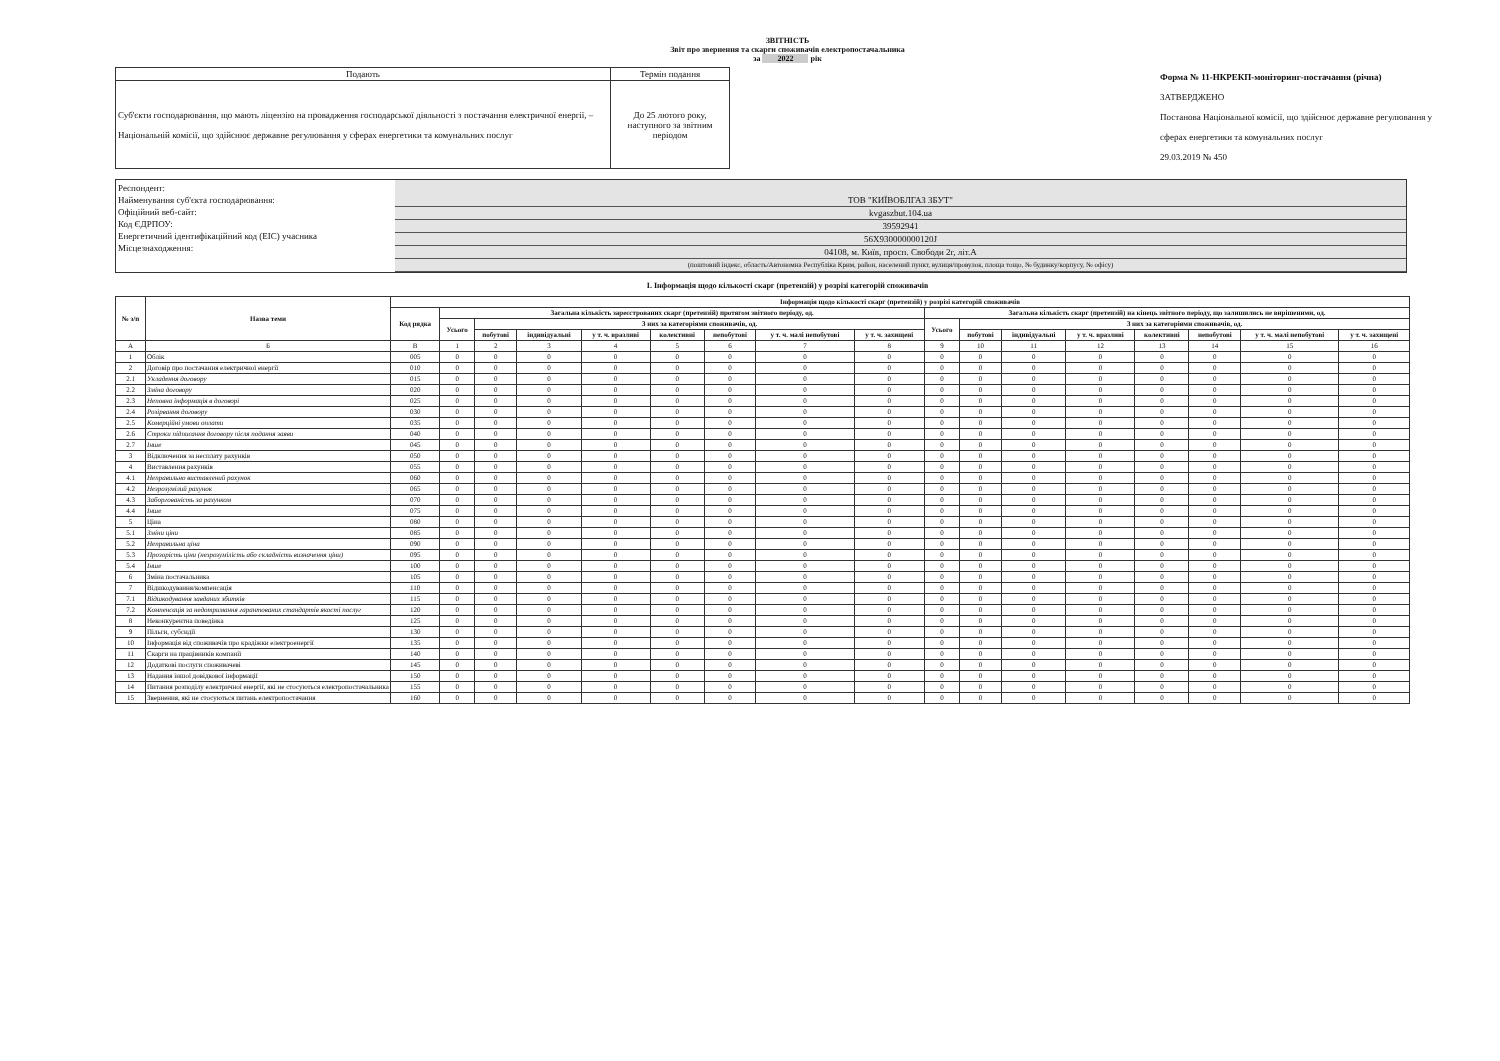ЗВІТНІСТЬ
Звіт про звернення та скарги споживачів електропостачальника
за 2022 рік
| Подають | Термін подання |
| Суб'єкти господарювання, що мають ліцензію на провадження господарської діяльності з постачання електричної енергії, – Національній комісії, що здійснює державне регулювання у сферах енергетики та комунальних послуг | До 25 лютого року, наступного за звітним періодом |
Форма № 11-НКРЕКП-моніторинг-постачання (річна)
ЗАТВЕРДЖЕНО
Постанова Національної комісії, що здійснює державне регулювання у сферах енергетики та комунальних послуг
29.03.2019 № 450
Респондент:
Найменування суб'єкта господарювання:
Офіційний веб-сайт:
Код ЄДРПОУ:
Енергетичний ідентифікаційний код (ЕІС) учасника
Місцезнаходження:
ТОВ "КИЇВОБЛГАЗ ЗБУТ"
kvgaszbut.104.ua
39592941
56X930000000120J
04108, м. Київ, просп. Свободи 2г, літ.А
(поштовий індекс, область/Автономна Республіка Крим, район, населений пункт, вулиця/провулок, площа тощо, № будинку/корпусу, № офісу)
І. Інформація щодо кількості скарг (претензій) у розрізі категорій споживачів
| № з/п | Назва теми | Інформація щодо кількості скарг (претензій) у розрізі категорій споживачів | | | | | | | | | | | | | | | | |
| --- | --- | --- | --- | --- | --- | --- | --- | --- | --- | --- | --- | --- | --- | --- | --- | --- | --- | --- |
| | | Код рядка | Загальна кількість зареєстрованих скарг (претензій) протягом звітного періоду, од. | | | | | | | | Загальна кількість скарг (претензій) на кінець звітного періоду, що залишились не вирішеними, од. | | | | | | | |
| | | | Усього | З них за категоріями споживачів, од. | | | | | | | Усього | З них за категоріями споживачів, од. | | | | | | |
| | | | | побутові | індивідуальні | у т. ч. вразливі | колективні | непобутові | у т. ч. малі непобутові | у т. ч. захищені | | побутові | індивідуальні | у т. ч. вразливі | колективні | непобутові | у т. ч. малі непобутові | у т. ч. захищені |
| А | Б | В | 1 | 2 | 3 | 4 | 5 | 6 | 7 | 8 | 9 | 10 | 11 | 12 | 13 | 14 | 15 | 16 |
| 1 | Облік | 005 | 0 | 0 | 0 | 0 | 0 | 0 | 0 | 0 | 0 | 0 | 0 | 0 | 0 | 0 | 0 | 0 |
| 2 | Договір про постачання електричної енергії | 010 | 0 | 0 | 0 | 0 | 0 | 0 | 0 | 0 | 0 | 0 | 0 | 0 | 0 | 0 | 0 | 0 |
| 2.1 | Укладення договору | 015 | 0 | 0 | 0 | 0 | 0 | 0 | 0 | 0 | 0 | 0 | 0 | 0 | 0 | 0 | 0 | 0 |
| 2.2 | Зміна договору | 020 | 0 | 0 | 0 | 0 | 0 | 0 | 0 | 0 | 0 | 0 | 0 | 0 | 0 | 0 | 0 | 0 |
| 2.3 | Неповна інформація в договорі | 025 | 0 | 0 | 0 | 0 | 0 | 0 | 0 | 0 | 0 | 0 | 0 | 0 | 0 | 0 | 0 | 0 |
| 2.4 | Розірвання договору | 030 | 0 | 0 | 0 | 0 | 0 | 0 | 0 | 0 | 0 | 0 | 0 | 0 | 0 | 0 | 0 | 0 |
| 2.5 | Комерційні умови оплати | 035 | 0 | 0 | 0 | 0 | 0 | 0 | 0 | 0 | 0 | 0 | 0 | 0 | 0 | 0 | 0 | 0 |
| 2.6 | Строки підписання договору після подання заяви | 040 | 0 | 0 | 0 | 0 | 0 | 0 | 0 | 0 | 0 | 0 | 0 | 0 | 0 | 0 | 0 | 0 |
| 2.7 | Інше | 045 | 0 | 0 | 0 | 0 | 0 | 0 | 0 | 0 | 0 | 0 | 0 | 0 | 0 | 0 | 0 | 0 |
| 3 | Відключення за несплату рахунків | 050 | 0 | 0 | 0 | 0 | 0 | 0 | 0 | 0 | 0 | 0 | 0 | 0 | 0 | 0 | 0 | 0 |
| 4 | Виставлення рахунків | 055 | 0 | 0 | 0 | 0 | 0 | 0 | 0 | 0 | 0 | 0 | 0 | 0 | 0 | 0 | 0 | 0 |
| 4.1 | Неправильно виставлений рахунок | 060 | 0 | 0 | 0 | 0 | 0 | 0 | 0 | 0 | 0 | 0 | 0 | 0 | 0 | 0 | 0 | 0 |
| 4.2 | Незрозумілий рахунок | 065 | 0 | 0 | 0 | 0 | 0 | 0 | 0 | 0 | 0 | 0 | 0 | 0 | 0 | 0 | 0 | 0 |
| 4.3 | Заборгованість за рахунком | 070 | 0 | 0 | 0 | 0 | 0 | 0 | 0 | 0 | 0 | 0 | 0 | 0 | 0 | 0 | 0 | 0 |
| 4.4 | Інше | 075 | 0 | 0 | 0 | 0 | 0 | 0 | 0 | 0 | 0 | 0 | 0 | 0 | 0 | 0 | 0 | 0 |
| 5 | Ціна | 080 | 0 | 0 | 0 | 0 | 0 | 0 | 0 | 0 | 0 | 0 | 0 | 0 | 0 | 0 | 0 | 0 |
| 5.1 | Зміни ціни | 085 | 0 | 0 | 0 | 0 | 0 | 0 | 0 | 0 | 0 | 0 | 0 | 0 | 0 | 0 | 0 | 0 |
| 5.2 | Неправильна ціна | 090 | 0 | 0 | 0 | 0 | 0 | 0 | 0 | 0 | 0 | 0 | 0 | 0 | 0 | 0 | 0 | 0 |
| 5.3 | Прозорість ціни (незрозумілість або складність визначення ціни) | 095 | 0 | 0 | 0 | 0 | 0 | 0 | 0 | 0 | 0 | 0 | 0 | 0 | 0 | 0 | 0 | 0 |
| 5.4 | Інше | 100 | 0 | 0 | 0 | 0 | 0 | 0 | 0 | 0 | 0 | 0 | 0 | 0 | 0 | 0 | 0 | 0 |
| 6 | Зміна постачальника | 105 | 0 | 0 | 0 | 0 | 0 | 0 | 0 | 0 | 0 | 0 | 0 | 0 | 0 | 0 | 0 | 0 |
| 7 | Відшкодування/компенсація | 110 | 0 | 0 | 0 | 0 | 0 | 0 | 0 | 0 | 0 | 0 | 0 | 0 | 0 | 0 | 0 | 0 |
| 7.1 | Відшкодування завданих збитків | 115 | 0 | 0 | 0 | 0 | 0 | 0 | 0 | 0 | 0 | 0 | 0 | 0 | 0 | 0 | 0 | 0 |
| 7.2 | Компенсація за недотримання гарантованих стандартів якості послуг | 120 | 0 | 0 | 0 | 0 | 0 | 0 | 0 | 0 | 0 | 0 | 0 | 0 | 0 | 0 | 0 | 0 |
| 8 | Неконкурентна поведінка | 125 | 0 | 0 | 0 | 0 | 0 | 0 | 0 | 0 | 0 | 0 | 0 | 0 | 0 | 0 | 0 | 0 |
| 9 | Пільги, субсидії | 130 | 0 | 0 | 0 | 0 | 0 | 0 | 0 | 0 | 0 | 0 | 0 | 0 | 0 | 0 | 0 | 0 |
| 10 | Інформація від споживачів про крадіжки електроенергії | 135 | 0 | 0 | 0 | 0 | 0 | 0 | 0 | 0 | 0 | 0 | 0 | 0 | 0 | 0 | 0 | 0 |
| 11 | Скарги на працівників компанії | 140 | 0 | 0 | 0 | 0 | 0 | 0 | 0 | 0 | 0 | 0 | 0 | 0 | 0 | 0 | 0 | 0 |
| 12 | Додаткові послуги споживачеві | 145 | 0 | 0 | 0 | 0 | 0 | 0 | 0 | 0 | 0 | 0 | 0 | 0 | 0 | 0 | 0 | 0 |
| 13 | Надання іншої довідкової інформації | 150 | 0 | 0 | 0 | 0 | 0 | 0 | 0 | 0 | 0 | 0 | 0 | 0 | 0 | 0 | 0 | 0 |
| 14 | Питання розподілу електричної енергії, які не стосуються електропостачальника | 155 | 0 | 0 | 0 | 0 | 0 | 0 | 0 | 0 | 0 | 0 | 0 | 0 | 0 | 0 | 0 | 0 |
| 15 | Звернення, які не стосуються питань електропостачання | 160 | 0 | 0 | 0 | 0 | 0 | 0 | 0 | 0 | 0 | 0 | 0 | 0 | 0 | 0 | 0 | 0 |